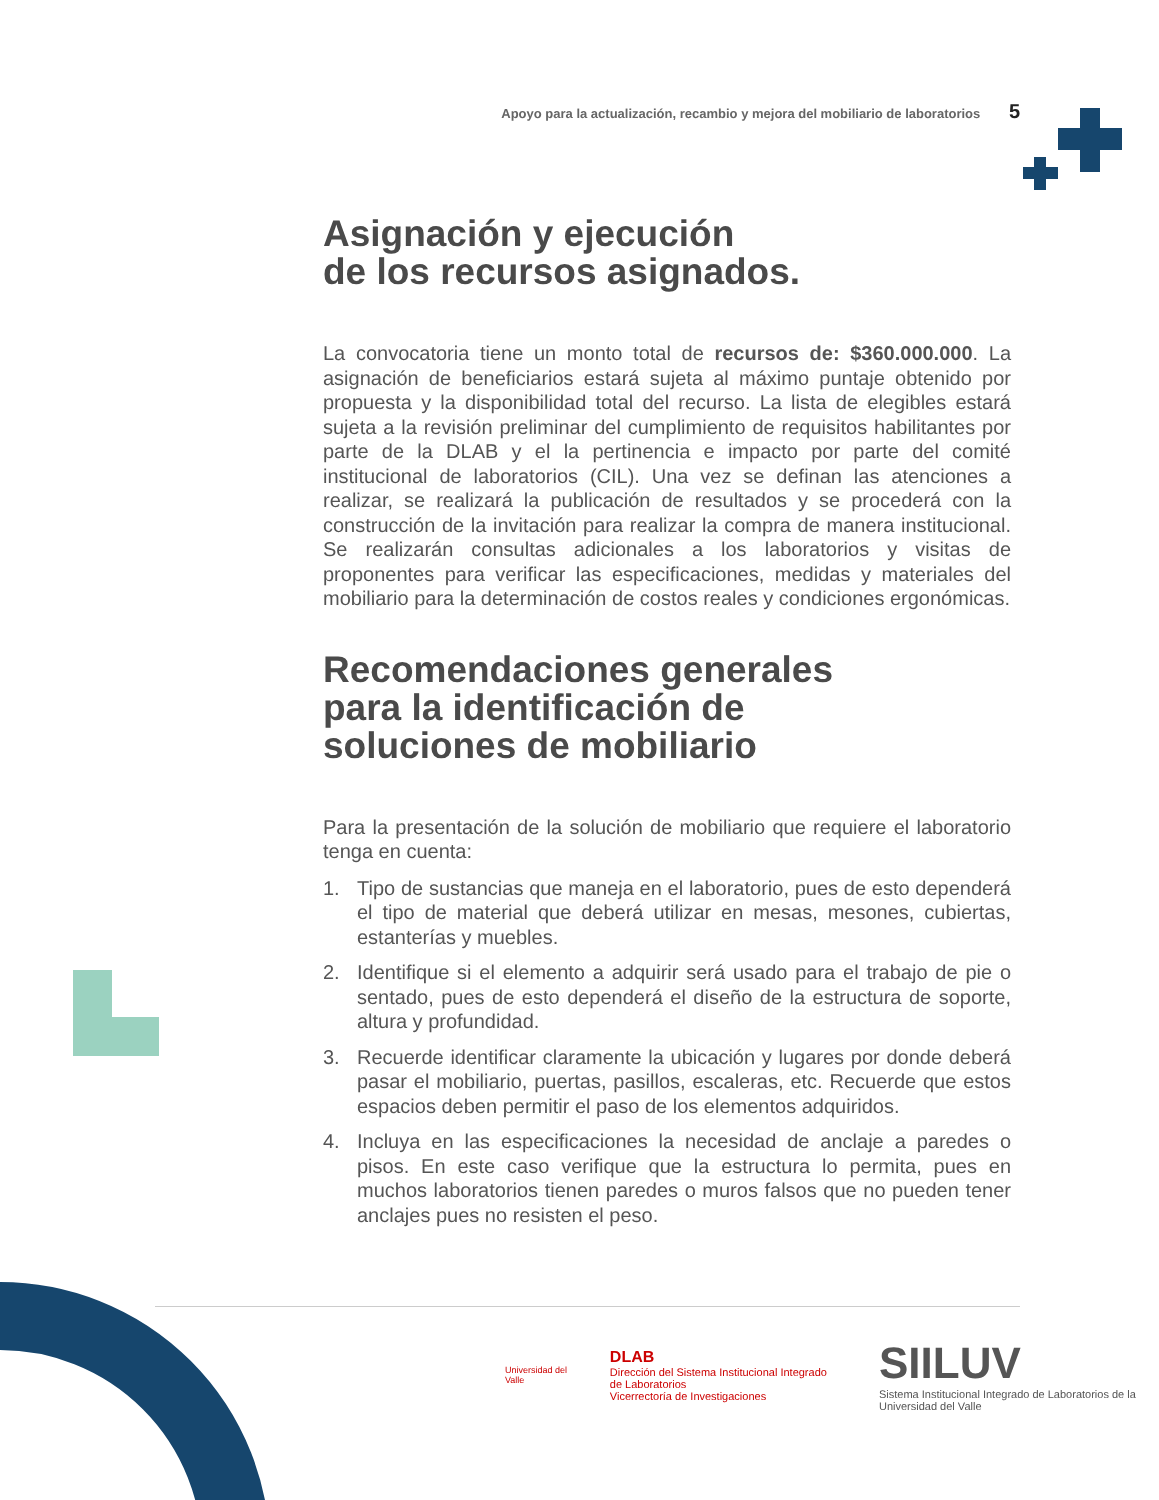Apoyo para la actualización, recambio y mejora del mobiliario de laboratorios 5
Asignación y ejecución
de los recursos asignados.
La convocatoria tiene un monto total de recursos de: $360.000.000. La asignación de beneficiarios estará sujeta al máximo puntaje obtenido por propuesta y la disponibilidad total del recurso. La lista de elegibles estará sujeta a la revisión preliminar del cumplimiento de requisitos habilitantes por parte de la DLAB y el la pertinencia e impacto por parte del comité institucional de laboratorios (CIL). Una vez se definan las atenciones a realizar, se realizará la publicación de resultados y se procederá con la construcción de la invitación para realizar la compra de manera institucional. Se realizarán consultas adicionales a los laboratorios y visitas de proponentes para verificar las especificaciones, medidas y materiales del mobiliario para la determinación de costos reales y condiciones ergonómicas.
Recomendaciones generales
para la identificación de
soluciones de mobiliario
Para la presentación de la solución de mobiliario que requiere el laboratorio tenga en cuenta:
1. Tipo de sustancias que maneja en el laboratorio, pues de esto dependerá el tipo de material que deberá utilizar en mesas, mesones, cubiertas, estanterías y muebles.
2. Identifique si el elemento a adquirir será usado para el trabajo de pie o sentado, pues de esto dependerá el diseño de la estructura de soporte, altura y profundidad.
3. Recuerde identificar claramente la ubicación y lugares por donde deberá pasar el mobiliario, puertas, pasillos, escaleras, etc. Recuerde que estos espacios deben permitir el paso de los elementos adquiridos.
4. Incluya en las especificaciones la necesidad de anclaje a paredes o pisos. En este caso verifique que la estructura lo permita, pues en muchos laboratorios tienen paredes o muros falsos que no pueden tener anclajes pues no resisten el peso.
Universidad del Valle
DLAB
Dirección del Sistema Institucional Integrado de Laboratorios
Vicerrectoría de Investigaciones
SIILUV
Sistema Institucional Integrado de Laboratorios de la Universidad del Valle